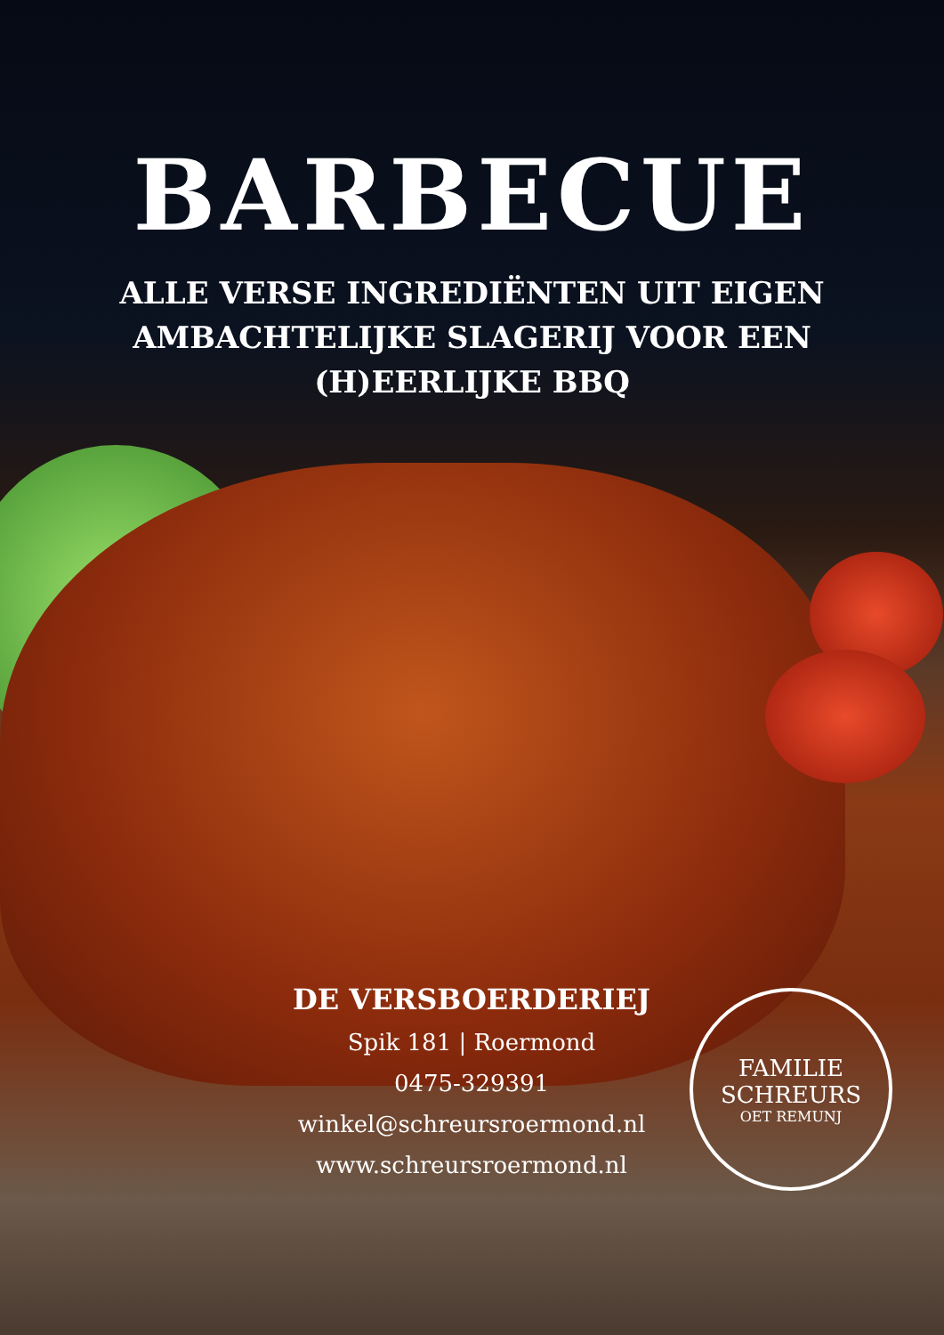BARBECUE
ALLE VERSE INGREDIËNTEN UIT EIGEN
AMBACHTELIJKE SLAGERIJ VOOR EEN
(H)EERLIJKE BBQ
DE VERSBOERDERIEJ
Spik 181 | Roermond
0475-329391
winkel@schreursroermond.nl
www.schreursroermond.nl
FAMILIE SCHREURS
OET REMUNJ